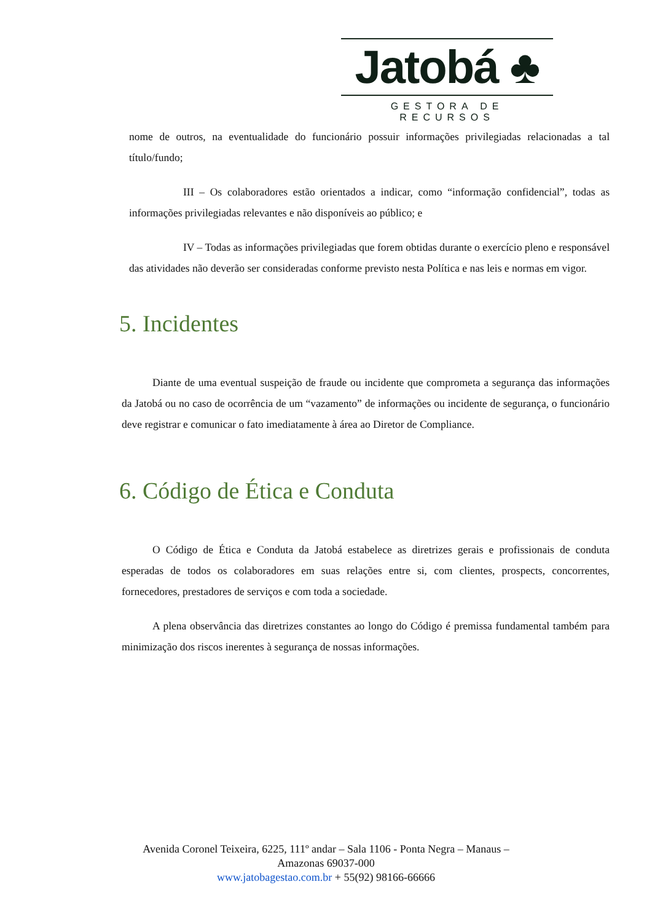Jatobá ♣
GESTORA DE RECURSOS
nome de outros, na eventualidade do funcionário possuir informações privilegiadas relacionadas a tal título/fundo;
III – Os colaboradores estão orientados a indicar, como “informação confidencial”, todas as informações privilegiadas relevantes e não disponíveis ao público; e
IV – Todas as informações privilegiadas que forem obtidas durante o exercício pleno e responsável das atividades não deverão ser consideradas conforme previsto nesta Política e nas leis e normas em vigor.
5. Incidentes
Diante de uma eventual suspeição de fraude ou incidente que comprometa a segurança das informações da Jatobá ou no caso de ocorrência de um “vazamento” de informações ou incidente de segurança, o funcionário deve registrar e comunicar o fato imediatamente à área ao Diretor de Compliance.
6. Código de Ética e Conduta
O Código de Ética e Conduta da Jatobá estabelece as diretrizes gerais e profissionais de conduta esperadas de todos os colaboradores em suas relações entre si, com clientes, prospects, concorrentes, fornecedores, prestadores de serviços e com toda a sociedade.
A plena observância das diretrizes constantes ao longo do Código é premissa fundamental também para minimização dos riscos inerentes à segurança de nossas informações.
Avenida Coronel Teixeira, 6225, 111º andar – Sala 1106 - Ponta Negra – Manaus –
Amazonas 69037-000
www.jatobagestao.com.br + 55(92) 98166-66666